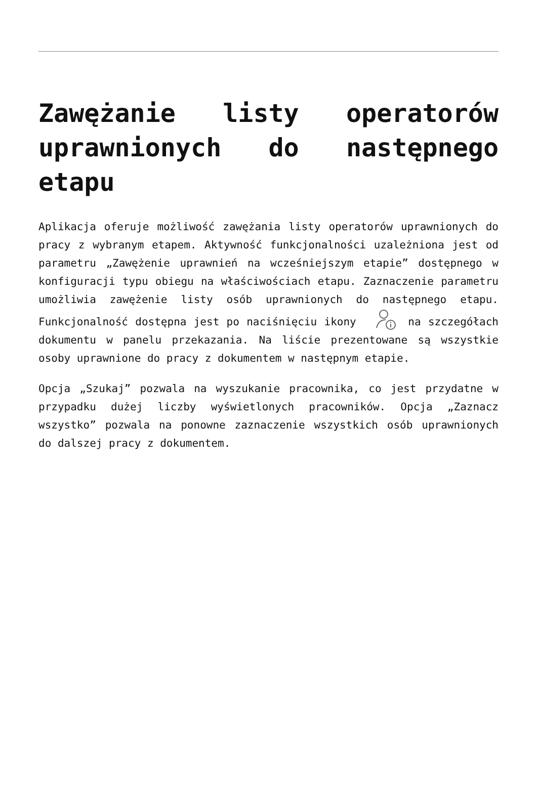Zawężanie listy operatorów uprawnionych do następnego etapu
Aplikacja oferuje możliwość zawężania listy operatorów uprawnionych do pracy z wybranym etapem. Aktywność funkcjonalności uzależniona jest od parametru „Zawężenie uprawnień na wcześniejszym etapie” dostępnego w konfiguracji typu obiegu na właściwościach etapu. Zaznaczenie parametru umożliwia zawężenie listy osób uprawnionych do następnego etapu. Funkcjonalność dostępna jest po naciśnięciu ikony na szczegółach dokumentu w panelu przekazania. Na liście prezentowane są wszystkie osoby uprawnione do pracy z dokumentem w następnym etapie.
Opcja „Szukaj” pozwala na wyszukanie pracownika, co jest przydatne w przypadku dużej liczby wyświetlonych pracowników. Opcja „Zaznacz wszystko” pozwala na ponowne zaznaczenie wszystkich osób uprawnionych do dalszej pracy z dokumentem.